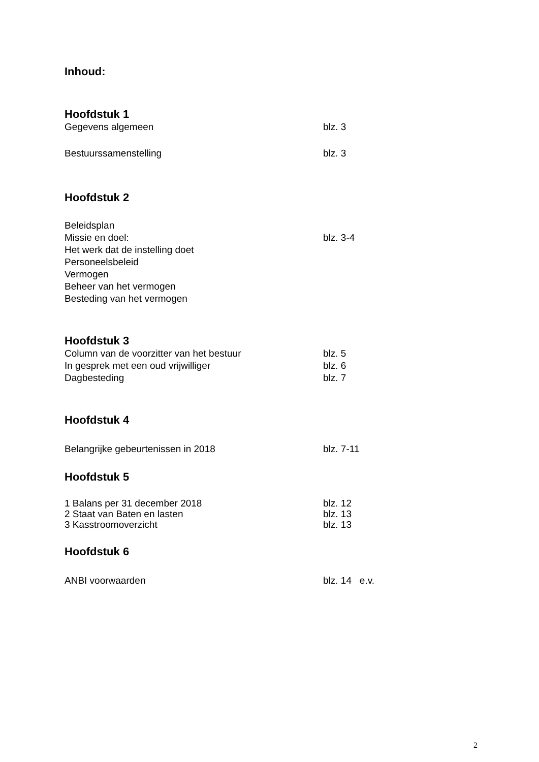Inhoud:
Hoofdstuk 1
Gegevens algemeen blz. 3
Bestuurssamenstelling blz. 3
Hoofdstuk 2
Beleidsplan
Missie en doel: blz. 3-4
Het werk dat de instelling doet
Personeelsbeleid
Vermogen
Beheer van het vermogen
Besteding van het vermogen
Hoofdstuk 3
Column van de voorzitter van het bestuur blz. 5
In gesprek met een oud vrijwilliger blz. 6
Dagbesteding blz. 7
Hoofdstuk 4
Belangrijke gebeurtenissen in 2018 blz. 7-11
Hoofdstuk 5
1 Balans per 31 december 2018 blz. 12
2 Staat van Baten en lasten blz. 13
3 Kasstroomoverzicht blz. 13
Hoofdstuk 6
ANBI voorwaarden blz. 14 e.v.
2